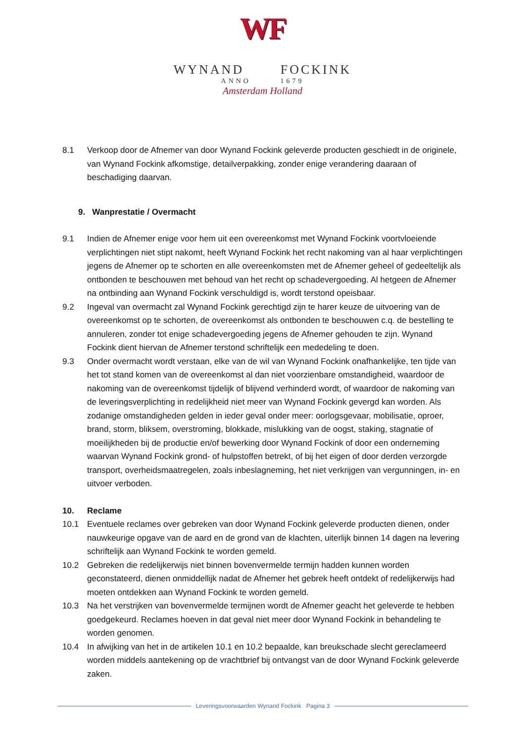WF
WYNAND FOCKINK
ANNO 1679
Amsterdam Holland
8.1 Verkoop door de Afnemer van door Wynand Fockink geleverde producten geschiedt in de originele, van Wynand Fockink afkomstige, detailverpakking, zonder enige verandering daaraan of beschadiging daarvan.
9. Wanprestatie / Overmacht
9.1 Indien de Afnemer enige voor hem uit een overeenkomst met Wynand Fockink voortvloeiende verplichtingen niet stipt nakomt, heeft Wynand Fockink het recht nakoming van al haar verplichtingen jegens de Afnemer op te schorten en alle overeenkomsten met de Afnemer geheel of gedeeltelijk als ontbonden te beschouwen met behoud van het recht op schadevergoeding. Al hetgeen de Afnemer na ontbinding aan Wynand Fockink verschuldigd is, wordt terstond opeisbaar.
9.2 Ingeval van overmacht zal Wynand Fockink gerechtigd zijn te harer keuze de uitvoering van de overeenkomst op te schorten, de overeenkomst als ontbonden te beschouwen c.q. de bestelling te annuleren, zonder tot enige schadevergoeding jegens de Afnemer gehouden te zijn. Wynand Fockink dient hiervan de Afnemer terstond schriftelijk een mededeling te doen.
9.3 Onder overmacht wordt verstaan, elke van de wil van Wynand Fockink onafhankelijke, ten tijde van het tot stand komen van de overeenkomst al dan niet voorzienbare omstandigheid, waardoor de nakoming van de overeenkomst tijdelijk of blijvend verhinderd wordt, of waardoor de nakoming van de leveringsverplichting in redelijkheid niet meer van Wynand Fockink gevergd kan worden. Als zodanige omstandigheden gelden in ieder geval onder meer: oorlogsgevaar, mobilisatie, oproer, brand, storm, bliksem, overstroming, blokkade, mislukking van de oogst, staking, stagnatie of moeilijkheden bij de productie en/of bewerking door Wynand Fockink of door een onderneming waarvan Wynand Fockink grond- of hulpstoffen betrekt, of bij het eigen of door derden verzorgde transport, overheidsmaatregelen, zoals inbeslagneming, het niet verkrijgen van vergunningen, in- en uitvoer verboden.
10. Reclame
10.1 Eventuele reclames over gebreken van door Wynand Fockink geleverde producten dienen, onder nauwkeurige opgave van de aard en de grond van de klachten, uiterlijk binnen 14 dagen na levering schriftelijk aan Wynand Fockink te worden gemeld.
10.2 Gebreken die redelijkerwijs niet binnen bovenvermelde termijn hadden kunnen worden geconstateerd, dienen onmiddellijk nadat de Afnemer het gebrek heeft ontdekt of redelijkerwijs had moeten ontdekken aan Wynand Fockink te worden gemeld.
10.3 Na het verstrijken van bovenvermelde termijnen wordt de Afnemer geacht het geleverde te hebben goedgekeurd. Reclames hoeven in dat geval niet meer door Wynand Fockink in behandeling te worden genomen.
10.4 In afwijking van het in de artikelen 10.1 en 10.2 bepaalde, kan breukschade slecht gereclameerd worden middels aantekening op de vrachtbrief bij ontvangst van de door Wynand Fockink geleverde zaken.
Leveringsvoorwaarden Wynand Fockink Pagina 3